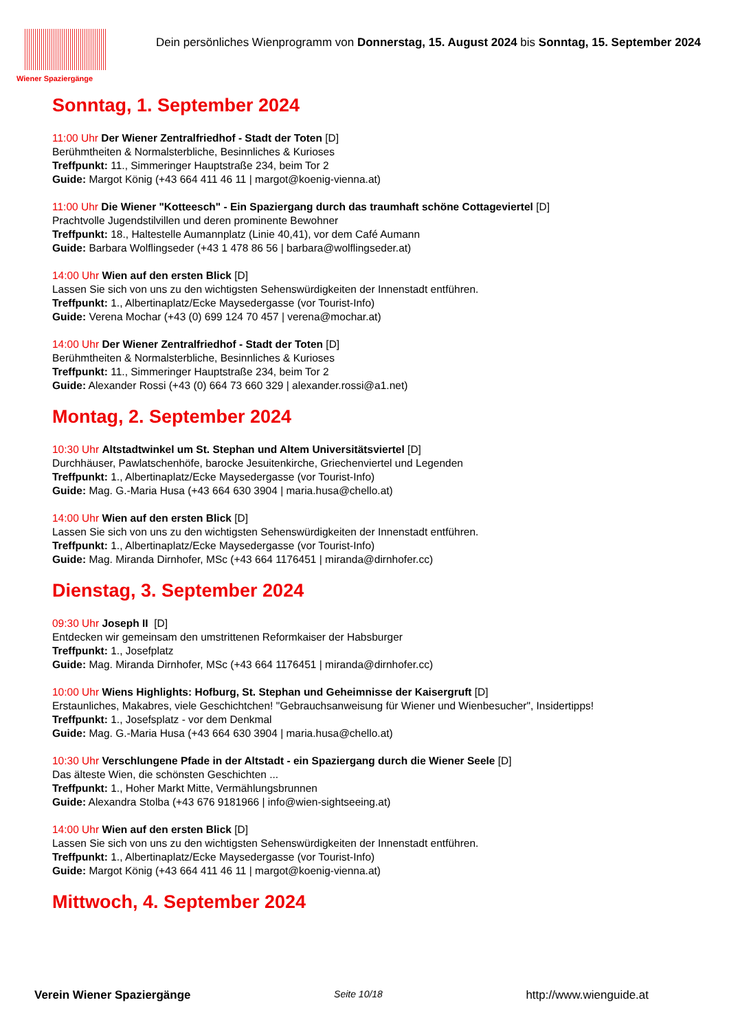Wiener Spaziergänge
Dein persönliches Wienprogramm von Donnerstag, 15. August 2024 bis Sonntag, 15. September 2024
Sonntag, 1. September 2024
11:00 Uhr Der Wiener Zentralfriedhof - Stadt der Toten [D]
Berühmtheiten & Normalsterbliche, Besinnliches & Kurioses
Treffpunkt: 11., Simmeringer Hauptstraße 234, beim Tor 2
Guide: Margot König (+43 664 411 46 11 | margot@koenig-vienna.at)
11:00 Uhr Die Wiener "Kotteesch" - Ein Spaziergang durch das traumhaft schöne Cottageviertel [D]
Prachtvolle Jugendstilvillen und deren prominente Bewohner
Treffpunkt: 18., Haltestelle Aumannplatz (Linie 40,41), vor dem Café Aumann
Guide: Barbara Wolflingseder (+43 1 478 86 56 | barbara@wolflingseder.at)
14:00 Uhr Wien auf den ersten Blick [D]
Lassen Sie sich von uns zu den wichtigsten Sehenswürdigkeiten der Innenstadt entführen.
Treffpunkt: 1., Albertinaplatz/Ecke Maysedergasse (vor Tourist-Info)
Guide: Verena Mochar (+43 (0) 699 124 70 457 | verena@mochar.at)
14:00 Uhr Der Wiener Zentralfriedhof - Stadt der Toten [D]
Berühmtheiten & Normalsterbliche, Besinnliches & Kurioses
Treffpunkt: 11., Simmeringer Hauptstraße 234, beim Tor 2
Guide: Alexander Rossi (+43 (0) 664 73 660 329 | alexander.rossi@a1.net)
Montag, 2. September 2024
10:30 Uhr Altstadtwinkel um St. Stephan und Altem Universitätsviertel [D]
Durchhäuser, Pawlatschenhöfe, barocke Jesuitenkirche, Griechenviertel und Legenden
Treffpunkt: 1., Albertinaplatz/Ecke Maysedergasse (vor Tourist-Info)
Guide: Mag. G.-Maria Husa (+43 664 630 3904 | maria.husa@chello.at)
14:00 Uhr Wien auf den ersten Blick [D]
Lassen Sie sich von uns zu den wichtigsten Sehenswürdigkeiten der Innenstadt entführen.
Treffpunkt: 1., Albertinaplatz/Ecke Maysedergasse (vor Tourist-Info)
Guide: Mag. Miranda Dirnhofer, MSc (+43 664 1176451 | miranda@dirnhofer.cc)
Dienstag, 3. September 2024
09:30 Uhr Joseph II [D]
Entdecken wir gemeinsam den umstrittenen Reformkaiser der Habsburger
Treffpunkt: 1., Josefplatz
Guide: Mag. Miranda Dirnhofer, MSc (+43 664 1176451 | miranda@dirnhofer.cc)
10:00 Uhr Wiens Highlights: Hofburg, St. Stephan und Geheimnisse der Kaisergruft [D]
Erstaunliches, Makabres, viele Geschichtchen! "Gebrauchsanweisung für Wiener und Wienbesucher", Insidertipps!
Treffpunkt: 1., Josefsplatz - vor dem Denkmal
Guide: Mag. G.-Maria Husa (+43 664 630 3904 | maria.husa@chello.at)
10:30 Uhr Verschlungene Pfade in der Altstadt - ein Spaziergang durch die Wiener Seele [D]
Das älteste Wien, die schönsten Geschichten ...
Treffpunkt: 1., Hoher Markt Mitte, Vermählungsbrunnen
Guide: Alexandra Stolba (+43 676 9181966 | info@wien-sightseeing.at)
14:00 Uhr Wien auf den ersten Blick [D]
Lassen Sie sich von uns zu den wichtigsten Sehenswürdigkeiten der Innenstadt entführen.
Treffpunkt: 1., Albertinaplatz/Ecke Maysedergasse (vor Tourist-Info)
Guide: Margot König (+43 664 411 46 11 | margot@koenig-vienna.at)
Mittwoch, 4. September 2024
Verein Wiener Spaziergänge Seite 10/18 http://www.wienguide.at